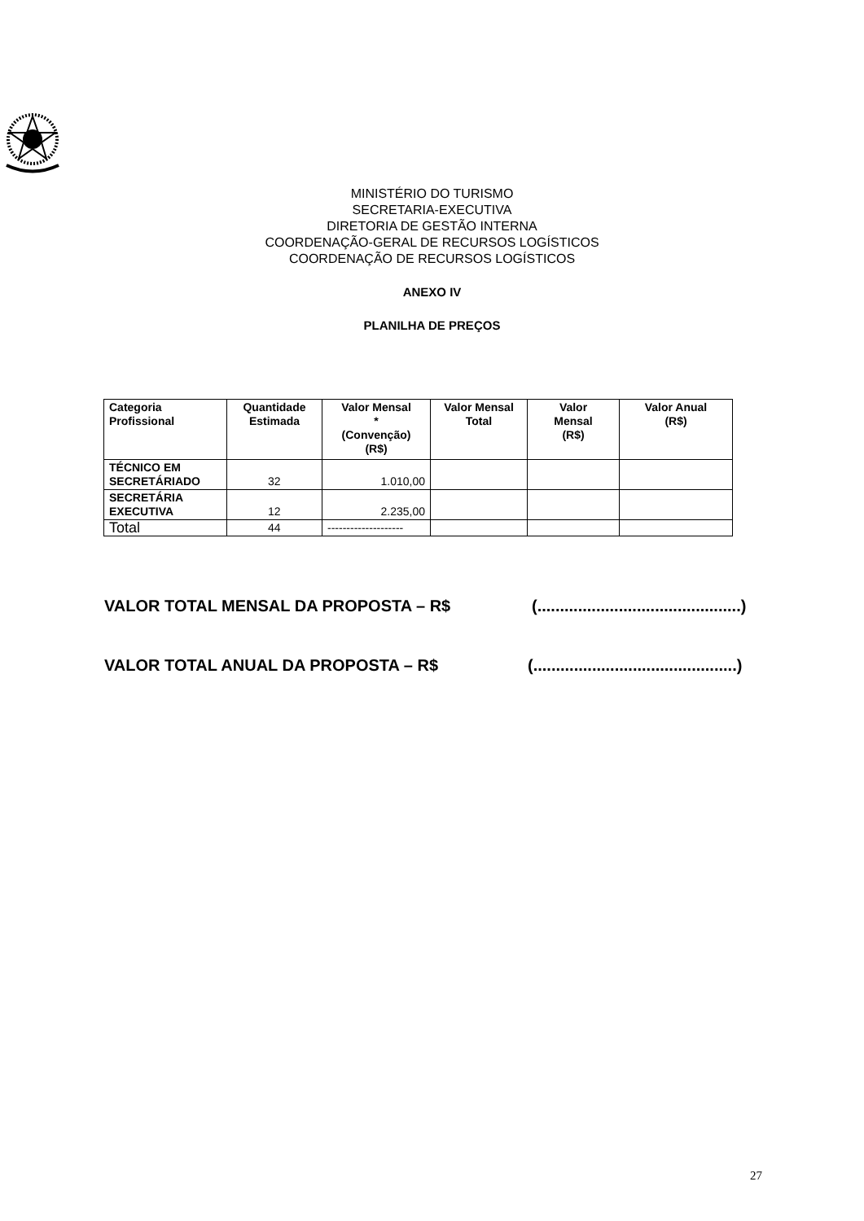MINISTÉRIO DO TURISMO
SECRETARIA-EXECUTIVA
DIRETORIA DE GESTÃO INTERNA
COORDENAÇÃO-GERAL DE RECURSOS LOGÍSTICOS
COORDENAÇÃO DE RECURSOS LOGÍSTICOS
ANEXO IV
PLANILHA DE PREÇOS
| Categoria Profissional | Quantidade Estimada | Valor Mensal * (Convenção) (R$) | Valor Mensal Total | Valor Mensal (R$) | Valor Anual (R$) |
| --- | --- | --- | --- | --- | --- |
| TÉCNICO EM SECRETÁRIADO | 32 | 1.010,00 | | | |
| SECRETÁRIA EXECUTIVA | 12 | 2.235,00 | | | |
| Total | 44 | -------------------- | | | |
VALOR TOTAL MENSAL DA PROPOSTA – R$ (.............................................)
VALOR TOTAL ANUAL DA PROPOSTA – R$ (.............................................)
27